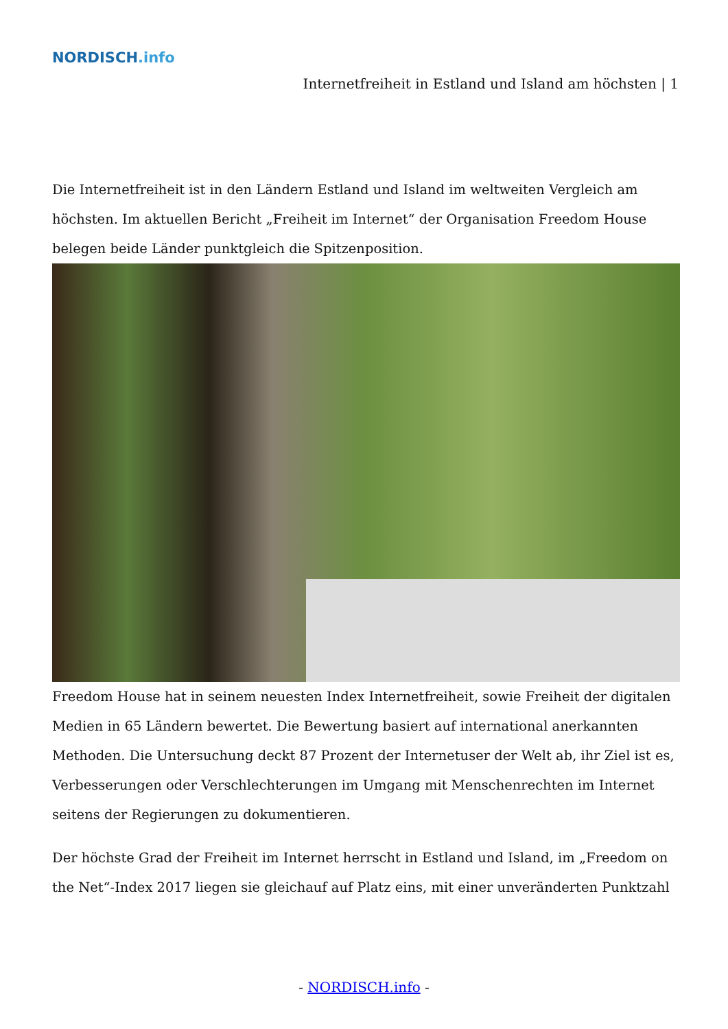NORDISCH.info
Internetfreiheit in Estland und Island am höchsten | 1
Die Internetfreiheit ist in den Ländern Estland und Island im weltweiten Vergleich am höchsten. Im aktuellen Bericht „Freiheit im Internet“ der Organisation Freedom House belegen beide Länder punktgleich die Spitzenposition.
Freedom House hat in seinem neuesten Index Internetfreiheit, sowie Freiheit der digitalen Medien in 65 Ländern bewertet. Die Bewertung basiert auf international anerkannten Methoden. Die Untersuchung deckt 87 Prozent der Internetuser der Welt ab, ihr Ziel ist es, Verbesserungen oder Verschlechterungen im Umgang mit Menschenrechten im Internet seitens der Regierungen zu dokumentieren.
Der höchste Grad der Freiheit im Internet herrscht in Estland und Island, im „Freedom on the Net“-Index 2017 liegen sie gleichauf auf Platz eins, mit einer unveränderten Punktzahl
- NORDISCH.info -